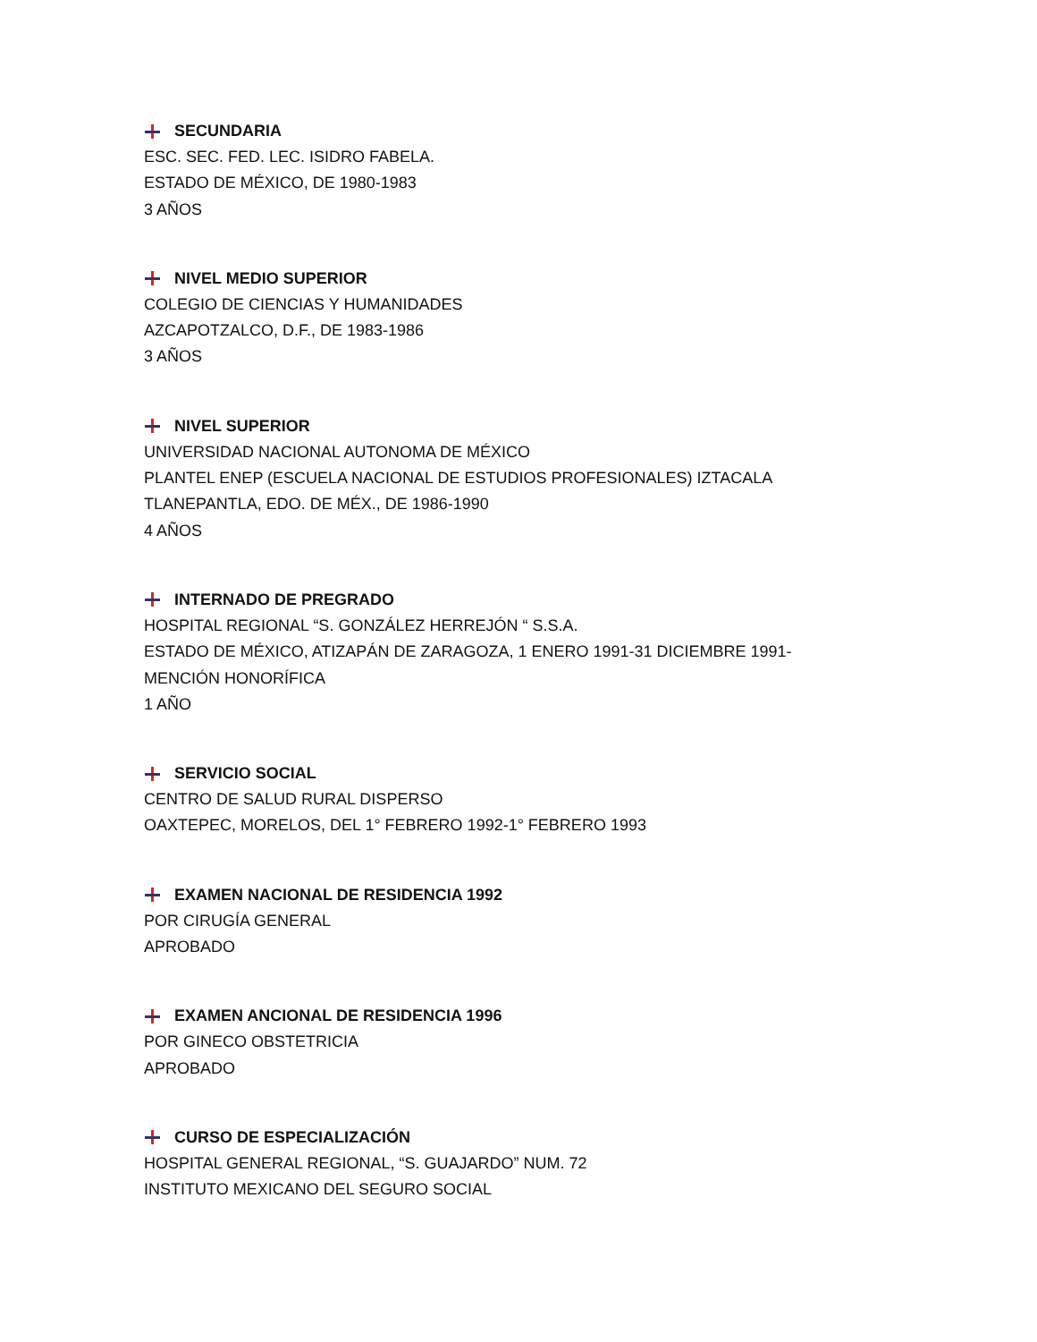SECUNDARIA
ESC. SEC. FED. LEC. ISIDRO FABELA.
ESTADO DE MÉXICO, DE 1980-1983
3 AÑOS
NIVEL MEDIO SUPERIOR
COLEGIO DE CIENCIAS Y HUMANIDADES
AZCAPOTZALCO, D.F., DE 1983-1986
3 AÑOS
NIVEL SUPERIOR
UNIVERSIDAD NACIONAL AUTONOMA DE MÉXICO
PLANTEL ENEP (ESCUELA NACIONAL DE ESTUDIOS PROFESIONALES) IZTACALA
TLANEPANTLA, EDO. DE MÉX., DE 1986-1990
4 AÑOS
INTERNADO DE PREGRADO
HOSPITAL REGIONAL “S. GONZÁLEZ HERREJÓN “ S.S.A.
ESTADO DE MÉXICO, ATIZAPÁN DE ZARAGOZA, 1 ENERO 1991-31 DICIEMBRE 1991-
MENCIÓN HONORÍFICA
1 AÑO
SERVICIO SOCIAL
CENTRO DE SALUD RURAL DISPERSO
OAXTEPEC, MORELOS, DEL 1° FEBRERO 1992-1° FEBRERO 1993
EXAMEN NACIONAL DE RESIDENCIA 1992
POR CIRUGÍA GENERAL
APROBADO
EXAMEN ANCIONAL DE RESIDENCIA 1996
POR GINECO OBSTETRICIA
APROBADO
CURSO DE ESPECIALIZACIÓN
HOSPITAL GENERAL REGIONAL, “S. GUAJARDO” NUM. 72
INSTITUTO MEXICANO DEL SEGURO SOCIAL